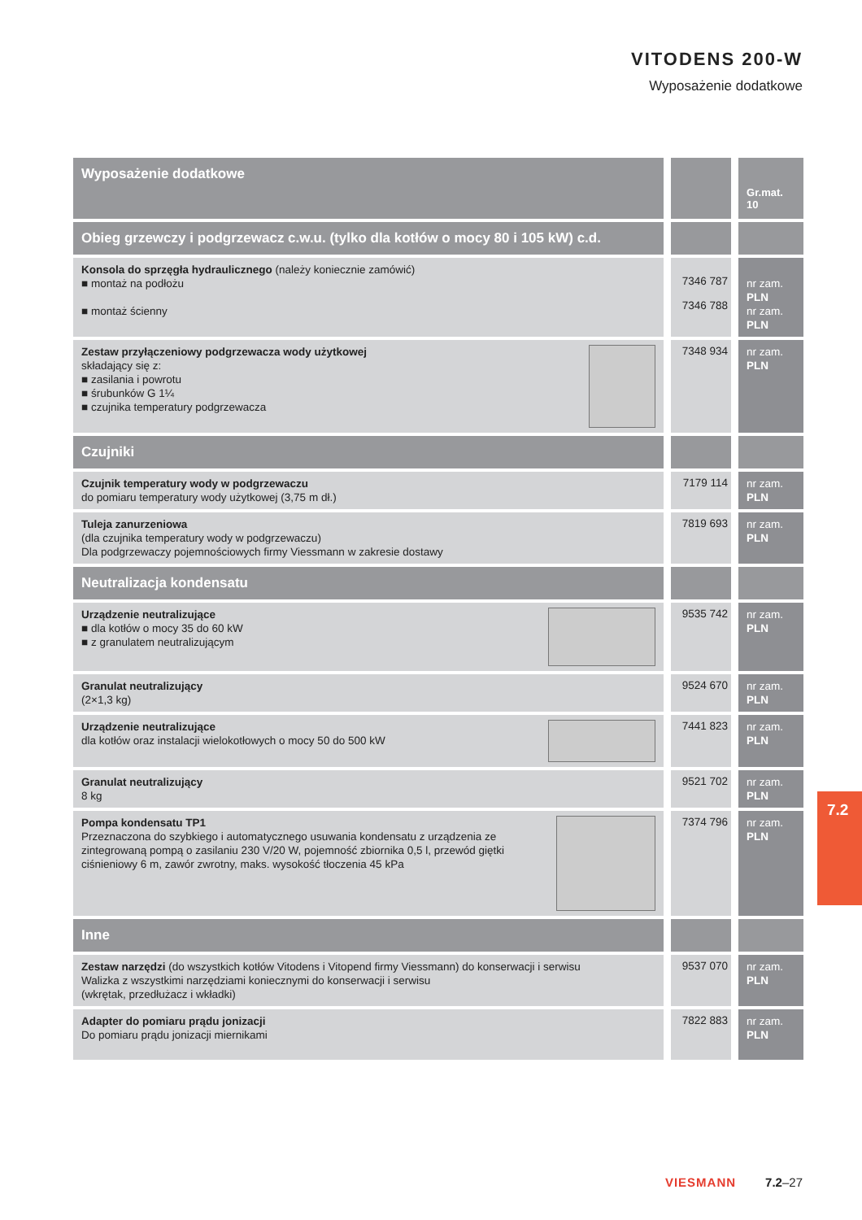VITODENS 200-W
Wyposażenie dodatkowe
| Wyposażenie dodatkowe | | Gr.mat. 10 |
| --- | --- | --- |
| Obieg grzewczy i podgrzewacz c.w.u. (tylko dla kotłów o mocy 80 i 105 kW) c.d. | | |
| Konsola do sprzęgła hydraulicznego (należy koniecznie zamówić) ■ montaż na podłożu ■ montaż ścienny | 7346 787 7346 788 | nr zam. PLN nr zam. PLN |
| Zestaw przyłączeniowy podgrzewacza wody użytkowej składający się z: ■ zasilania i powrotu ■ śrubunków G 1¼ ■ czujnika temperatury podgrzewacza | 7348 934 | nr zam. PLN |
| Czujniki | | |
| Czujnik temperatury wody w podgrzewaczu do pomiaru temperatury wody użytkowej (3,75 m dł.) | 7179 114 | nr zam. PLN |
| Tuleja zanurzeniowa (dla czujnika temperatury wody w podgrzewaczu) Dla podgrzewaczy pojemnościowych firmy Viessmann w zakresie dostawy | 7819 693 | nr zam. PLN |
| Neutralizacja kondensatu | | |
| Urządzenie neutralizujące ■ dla kotłów o mocy 35 do 60 kW ■ z granulatem neutralizującym | 9535 742 | nr zam. PLN |
| Granulat neutralizujący (2×1,3 kg) | 9524 670 | nr zam. PLN |
| Urządzenie neutralizujące dla kotłów oraz instalacji wielokotłowych o mocy 50 do 500 kW | 7441 823 | nr zam. PLN |
| Granulat neutralizujący 8 kg | 9521 702 | nr zam. PLN |
| Pompa kondensatu TP1 Przeznaczona do szybkiego i automatycznego usuwania kondensatu z urządzenia ze zintegrowaną pompą o zasilaniu 230 V/20 W, pojemność zbiornika 0,5 l, przewód giętki ciśnieniowy 6 m, zawór zwrotny, maks. wysokość tłoczenia 45 kPa | 7374 796 | nr zam. PLN |
| Inne | | |
| Zestaw narzędzi (do wszystkich kotłów Vitodens i Vitopend firmy Viessmann) do konserwacji i serwisu Walizka z wszystkimi narzędziami koniecznymi do konserwacji i serwisu (wkrętak, przedłużacz i wkładki) | 9537 070 | nr zam. PLN |
| Adapter do pomiaru prądu jonizacji Do pomiaru prądu jonizacji miernikami | 7822 883 | nr zam. PLN |
7.2
VIESMANN 7.2–27